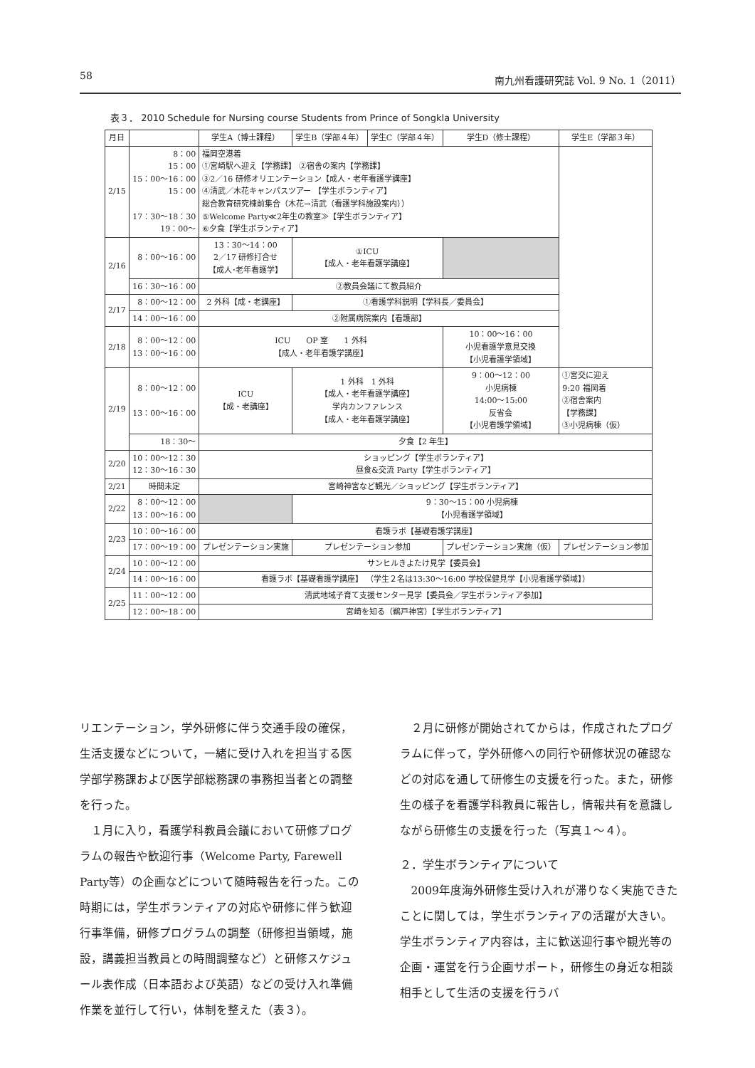58 南九州看護研究誌 Vol. 9 No. 1（2011）
表３． 2010 Schedule for Nursing course Students from Prince of Songkla University
| 月日 | | 学生A（博士課程） | 学生B（学部４年） | 学生C（学部４年） | 学生D（修士課程） | 学生E（学部３年） |
| --- | --- | --- | --- | --- | --- | --- |
| 2/15 | 8：00 15：00 15：00〜16：00 15：00 17：30〜18：30 19：00〜 | 福岡空港着 ①宮崎駅へ迎え【学務課】 ②宿舎の案内【学務課】 ③2／16 研修オリエンテーション【成人・老年看護学講座】 ④清武／木花キャンパスツアー 【学生ボランティア】 総合教育研究棟前集合（木花→清武（看護学科施設案内）） ⑤Welcome Party≪2年生の教室≫【学生ボランティア】 ⑥夕食【学生ボランティア】 | | | | |
| 2/16 | 8：00〜16：00 | 13：30〜14：00 2／17 研修打合せ 【成人･老年看護学】 | ①ICU 【成人・老年看護学講座】 | | | |
| | 16：30〜16：00 | ②教員会議にて教員紹介 | | | | |
| 2/17 | 8：00〜12：00 | 2 外科【成・老講座】 | ①看護学科説明【学科長／委員会】 | | | |
| | 14：00〜16：00 | ②附属病院案内【看護部】 | | | | |
| 2/18 | 8：00〜12：00 13：00〜16：00 | ICU OP 室 1 外科 【成人・老年看護学講座】 | | | 10：00〜16：00 小児看護学意見交換 【小児看護学領域】 | |
| 2/19 | 8：00〜12：00 13：00〜16：00 | ICU 【成・老講座】 | 1 外科 1 外科 【成人・老年看護学講座】 学内カンファレンス 【成人・老年看護学講座】 | | 9：00〜12：00 小児病棟 14:00〜15:00 反省会 【小児看護学領域】 | ①宮交に迎え 9:20 福岡着 ②宿舎案内 【学務課】 ③小児病棟（仮） |
| | 18：30〜 | 夕食【2 年生】 | | | | |
| 2/20 | 10：00〜12：30 12：30〜16：30 | ショッピング【学生ボランティア】 昼食&交流 Party【学生ボランティア】 | | | | |
| 2/21 | 時間未定 | 宮崎神宮など観光／ショッピング【学生ボランティア】 | | | | |
| 2/22 | 8：00〜12：00 13：00〜16：00 | | 9：30〜15：00 小児病棟 【小児看護学領域】 | | | |
| 2/23 | 10：00〜16：00 | 看護ラボ【基礎看護学講座】 | | | | |
| | 17：00〜19：00 | プレゼンテーション実施 | プレゼンテーション参加 | | プレゼンテーション実施（仮） | プレゼンテーション参加 |
| 2/24 | 10：00〜12：00 | サンヒルきよたけ見学【委員会】 | | | | |
| | 14：00〜16：00 | 看護ラボ【基礎看護学講座】 （学生２名は13:30〜16:00 学校保健見学【小児看護学領域】） | | | | |
| 2/25 | 11：00〜12：00 | 清武地域子育て支援センター見学【委員会／学生ボランティア参加】 | | | | |
| | 12：00〜18：00 | 宮崎を知る（鵜戸神宮）【学生ボランティア】 | | | | |
リエンテーション，学外研修に伴う交通手段の確保，生活支援などについて，一緒に受け入れを担当する医学部学務課および医学部総務課の事務担当者との調整を行った。
１月に入り，看護学科教員会議において研修プログラムの報告や歓迎行事（Welcome Party, Farewell Party等）の企画などについて随時報告を行った。この時期には，学生ボランティアの対応や研修に伴う歓迎行事準備，研修プログラムの調整（研修担当領域，施設，講義担当教員との時間調整など）と研修スケジュール表作成（日本語および英語）などの受け入れ準備作業を並行して行い，体制を整えた（表３）。
２月に研修が開始されてからは，作成されたプログラムに伴って，学外研修への同行や研修状況の確認などの対応を通して研修生の支援を行った。また，研修生の様子を看護学科教員に報告し，情報共有を意識しながら研修生の支援を行った（写真１〜４）。
２．学生ボランティアについて
2009年度海外研修生受け入れが滞りなく実施できたことに関しては，学生ボランティアの活躍が大きい。学生ボランティア内容は，主に歓送迎行事や観光等の企画・運営を行う企画サポート，研修生の身近な相談相手として生活の支援を行うバ